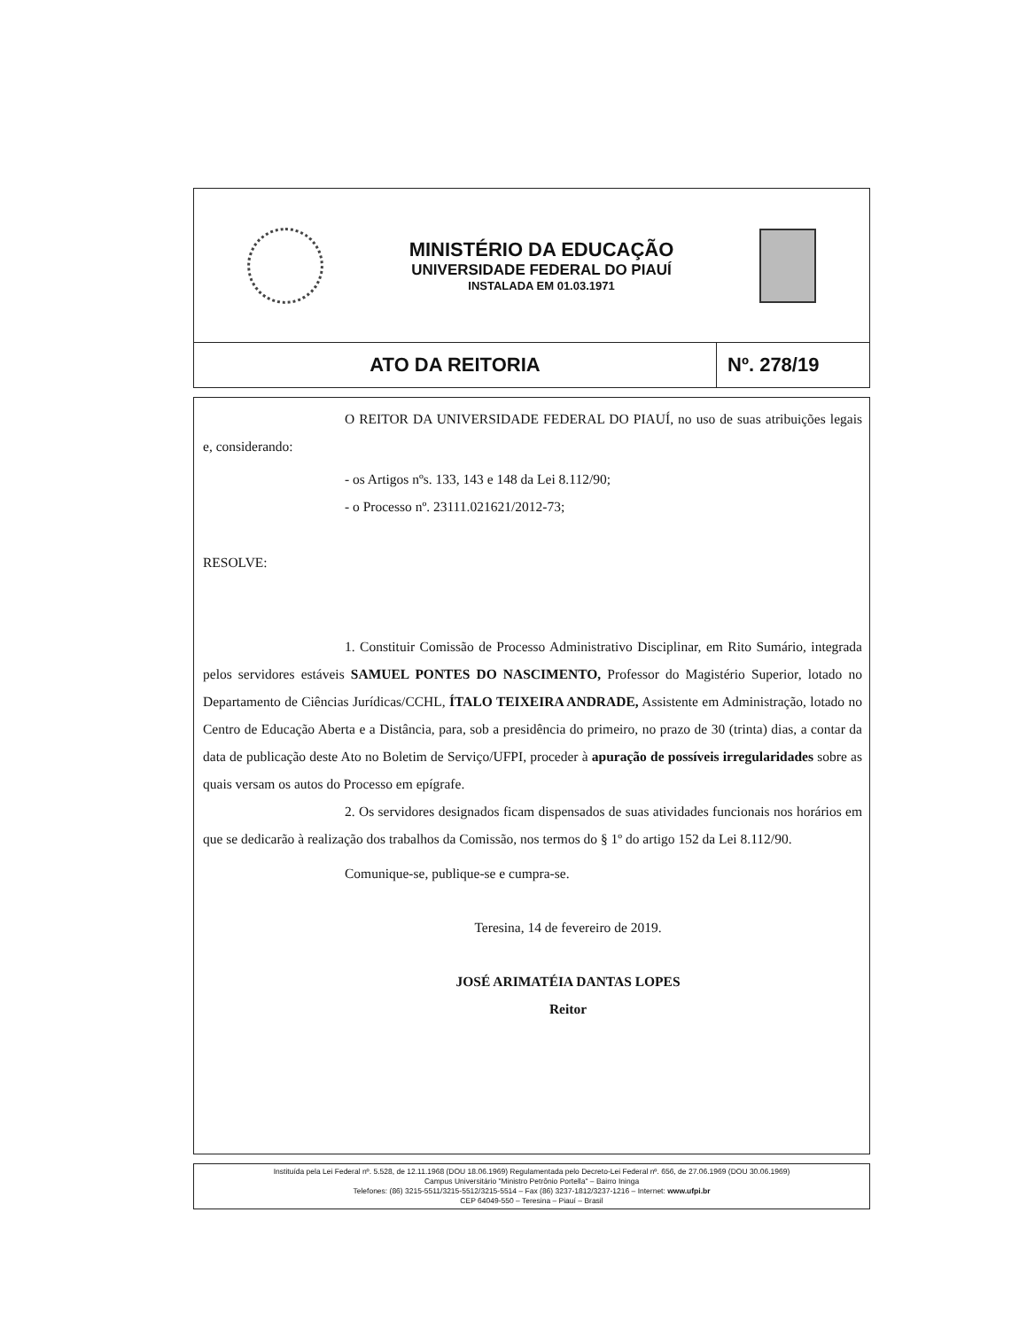MINISTÉRIO DA EDUCAÇÃO
UNIVERSIDADE FEDERAL DO PIAUÍ
INSTALADA EM 01.03.1971
ATO DA REITORIA Nº. 278/19
O REITOR DA UNIVERSIDADE FEDERAL DO PIAUÍ, no uso de suas atribuições legais e, considerando:
- os Artigos nºs. 133, 143 e 148 da Lei 8.112/90;
- o Processo nº. 23111.021621/2012-73;
RESOLVE:
1. Constituir Comissão de Processo Administrativo Disciplinar, em Rito Sumário, integrada pelos servidores estáveis SAMUEL PONTES DO NASCIMENTO, Professor do Magistério Superior, lotado no Departamento de Ciências Jurídicas/CCHL, ÍTALO TEIXEIRA ANDRADE, Assistente em Administração, lotado no Centro de Educação Aberta e a Distância, para, sob a presidência do primeiro, no prazo de 30 (trinta) dias, a contar da data de publicação deste Ato no Boletim de Serviço/UFPI, proceder à apuração de possíveis irregularidades sobre as quais versam os autos do Processo em epígrafe.
2. Os servidores designados ficam dispensados de suas atividades funcionais nos horários em que se dedicarão à realização dos trabalhos da Comissão, nos termos do § 1º do artigo 152 da Lei 8.112/90.
Comunique-se, publique-se e cumpra-se.
Teresina, 14 de fevereiro de 2019.
JOSÉ ARIMATÉIA DANTAS LOPES
Reitor
Instituída pela Lei Federal nº. 5.528, de 12.11.1968 (DOU 18.06.1969) Regulamentada pelo Decreto-Lei Federal nº. 656, de 27.06.1969 (DOU 30.06.1969)
Campus Universitário "Ministro Petrônio Portella" – Bairro Ininga
Telefones: (86) 3215-5511/3215-5512/3215-5514 – Fax (86) 3237-1812/3237-1216 – Internet: www.ufpi.br
CEP 64049-550 – Teresina – Piauí – Brasil